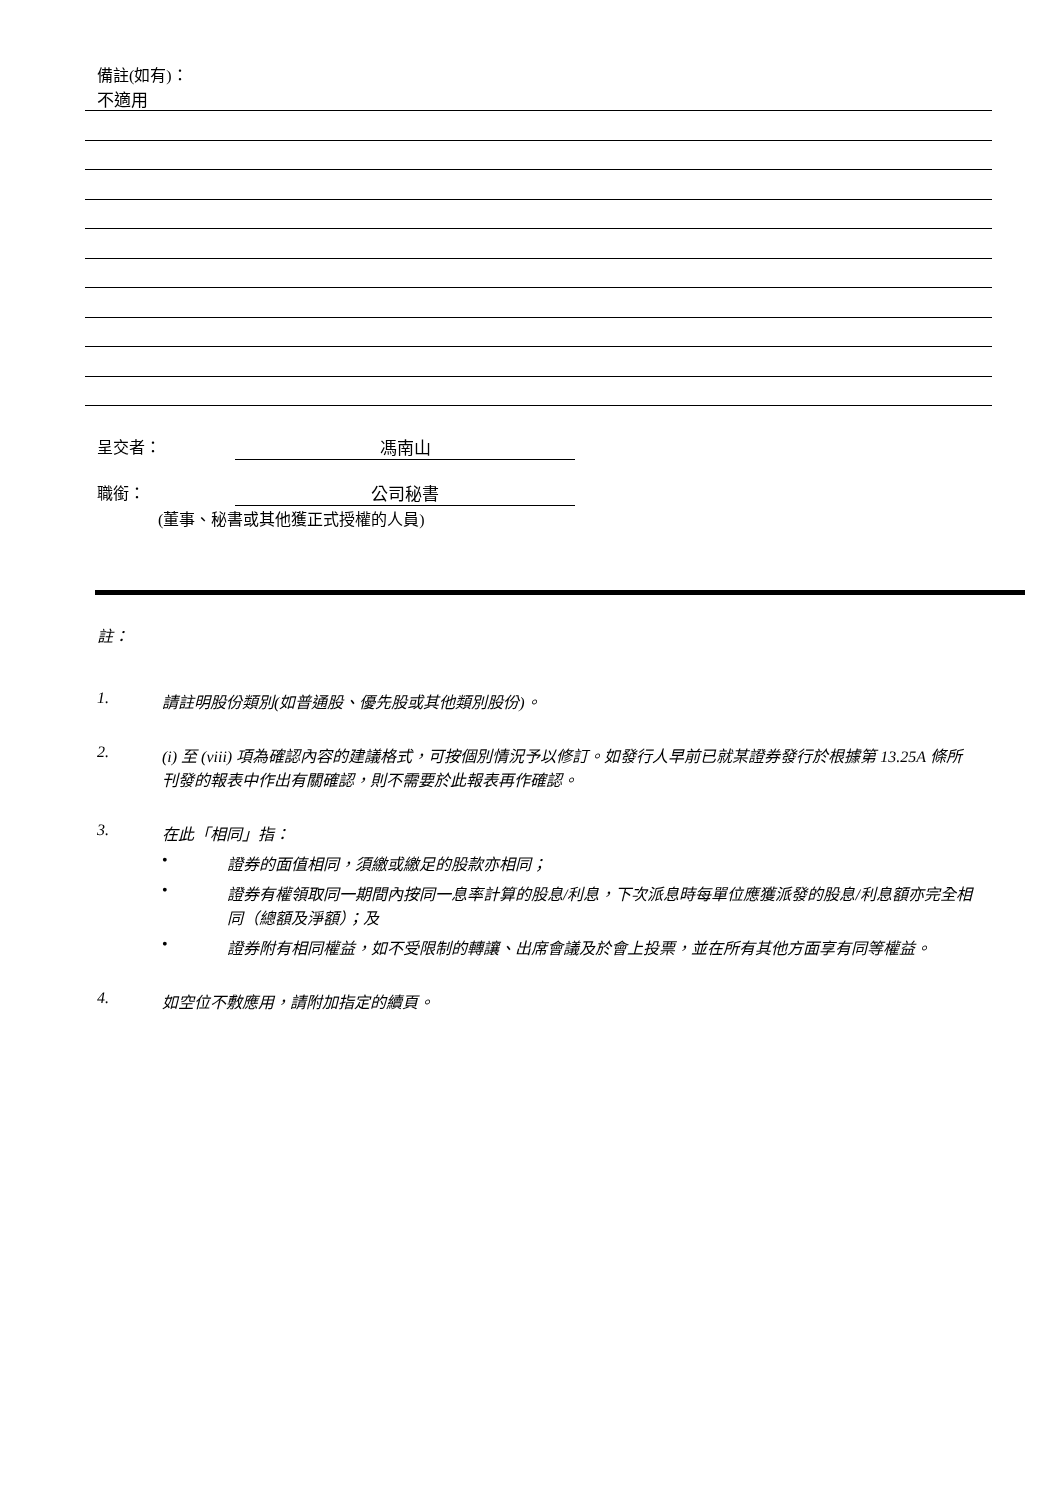備註(如有)：
不適用
呈交者： 馮南山
職銜： 公司秘書
(董事、秘書或其他獲正式授權的人員)
註：
1. 請註明股份類別(如普通股、優先股或其他類別股份)。
2. (i) 至 (viii) 項為確認內容的建議格式，可按個別情況予以修訂。如發行人早前已就某證券發行於根據第 13.25A 條所刊發的報表中作出有關確認，則不需要於此報表再作確認。
3. 在此「相同」指：
• 證券的面值相同，須繳或繳足的股款亦相同；
• 證券有權領取同一期間內按同一息率計算的股息/利息，下次派息時每單位應獲派發的股息/利息額亦完全相同（總額及淨額）；及
• 證券附有相同權益，如不受限制的轉讓、出席會議及於會上投票，並在所有其他方面享有同等權益。
4. 如空位不敷應用，請附加指定的續頁。